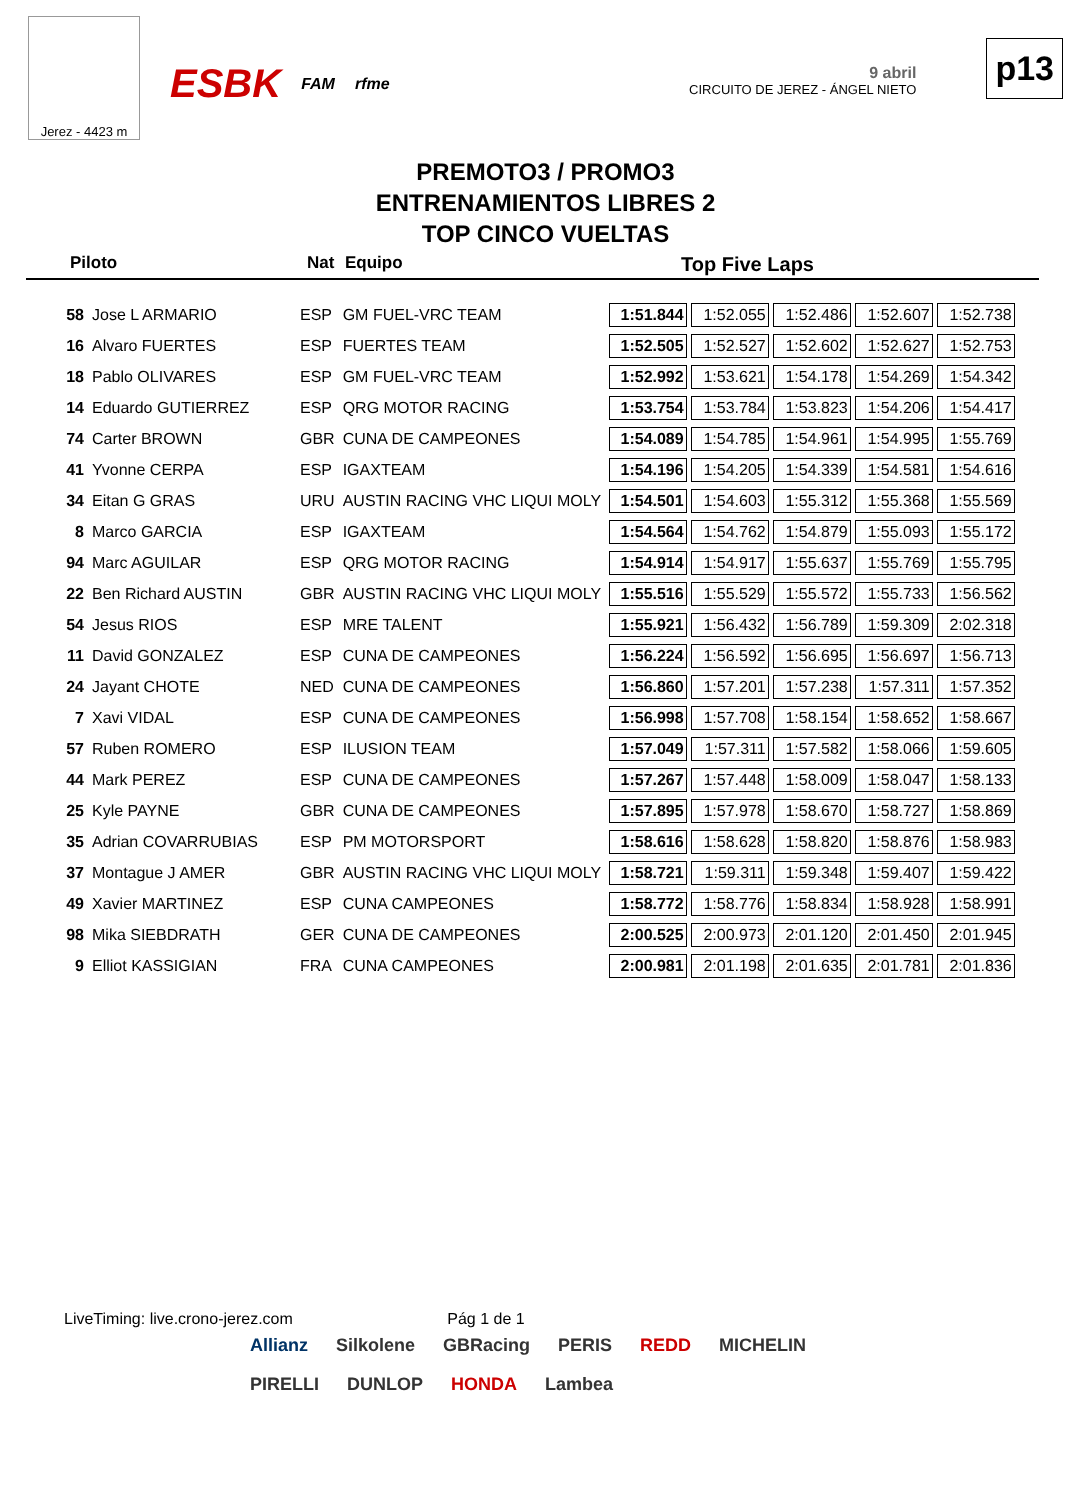Jerez - 4423 m
ESBK FAM rfme
9 abril
CIRCUITO DE JEREZ - ÁNGEL NIETO
p13
PREMOTO3 / PROMO3
ENTRENAMIENTOS LIBRES 2
TOP CINCO VUELTAS
Piloto Nat Equipo Top Five Laps
| 58 | Jose L ARMARIO | ESP | GM FUEL-VRC TEAM | 1:51.844 | 1:52.055 | 1:52.486 | 1:52.607 | 1:52.738 |
| 16 | Alvaro FUERTES | ESP | FUERTES TEAM | 1:52.505 | 1:52.527 | 1:52.602 | 1:52.627 | 1:52.753 |
| 18 | Pablo OLIVARES | ESP | GM FUEL-VRC TEAM | 1:52.992 | 1:53.621 | 1:54.178 | 1:54.269 | 1:54.342 |
| 14 | Eduardo GUTIERREZ | ESP | QRG MOTOR RACING | 1:53.754 | 1:53.784 | 1:53.823 | 1:54.206 | 1:54.417 |
| 74 | Carter BROWN | GBR | CUNA DE CAMPEONES | 1:54.089 | 1:54.785 | 1:54.961 | 1:54.995 | 1:55.769 |
| 41 | Yvonne CERPA | ESP | IGAXTEAM | 1:54.196 | 1:54.205 | 1:54.339 | 1:54.581 | 1:54.616 |
| 34 | Eitan G GRAS | URU | AUSTIN RACING VHC LIQUI MOLY | 1:54.501 | 1:54.603 | 1:55.312 | 1:55.368 | 1:55.569 |
| 8 | Marco GARCIA | ESP | IGAXTEAM | 1:54.564 | 1:54.762 | 1:54.879 | 1:55.093 | 1:55.172 |
| 94 | Marc AGUILAR | ESP | QRG MOTOR RACING | 1:54.914 | 1:54.917 | 1:55.637 | 1:55.769 | 1:55.795 |
| 22 | Ben Richard AUSTIN | GBR | AUSTIN RACING VHC LIQUI MOLY | 1:55.516 | 1:55.529 | 1:55.572 | 1:55.733 | 1:56.562 |
| 54 | Jesus RIOS | ESP | MRE TALENT | 1:55.921 | 1:56.432 | 1:56.789 | 1:59.309 | 2:02.318 |
| 11 | David GONZALEZ | ESP | CUNA DE CAMPEONES | 1:56.224 | 1:56.592 | 1:56.695 | 1:56.697 | 1:56.713 |
| 24 | Jayant CHOTE | NED | CUNA DE CAMPEONES | 1:56.860 | 1:57.201 | 1:57.238 | 1:57.311 | 1:57.352 |
| 7 | Xavi VIDAL | ESP | CUNA DE CAMPEONES | 1:56.998 | 1:57.708 | 1:58.154 | 1:58.652 | 1:58.667 |
| 57 | Ruben ROMERO | ESP | ILUSION TEAM | 1:57.049 | 1:57.311 | 1:57.582 | 1:58.066 | 1:59.605 |
| 44 | Mark PEREZ | ESP | CUNA DE CAMPEONES | 1:57.267 | 1:57.448 | 1:58.009 | 1:58.047 | 1:58.133 |
| 25 | Kyle PAYNE | GBR | CUNA DE CAMPEONES | 1:57.895 | 1:57.978 | 1:58.670 | 1:58.727 | 1:58.869 |
| 35 | Adrian COVARRUBIAS | ESP | PM MOTORSPORT | 1:58.616 | 1:58.628 | 1:58.820 | 1:58.876 | 1:58.983 |
| 37 | Montague J AMER | GBR | AUSTIN RACING VHC LIQUI MOLY | 1:58.721 | 1:59.311 | 1:59.348 | 1:59.407 | 1:59.422 |
| 49 | Xavier MARTINEZ | ESP | CUNA CAMPEONES | 1:58.772 | 1:58.776 | 1:58.834 | 1:58.928 | 1:58.991 |
| 98 | Mika SIEBDRATH | GER | CUNA DE CAMPEONES | 2:00.525 | 2:00.973 | 2:01.120 | 2:01.450 | 2:01.945 |
| 9 | Elliot KASSIGIAN | FRA | CUNA CAMPEONES | 2:00.981 | 2:01.198 | 2:01.635 | 2:01.781 | 2:01.836 |
LiveTiming: live.crono-jerez.com Pág 1 de 1
Allianz Silkolene GBRacing PERIS REDD MICHELIN PIRELLI DUNLOP HONDA Lambea